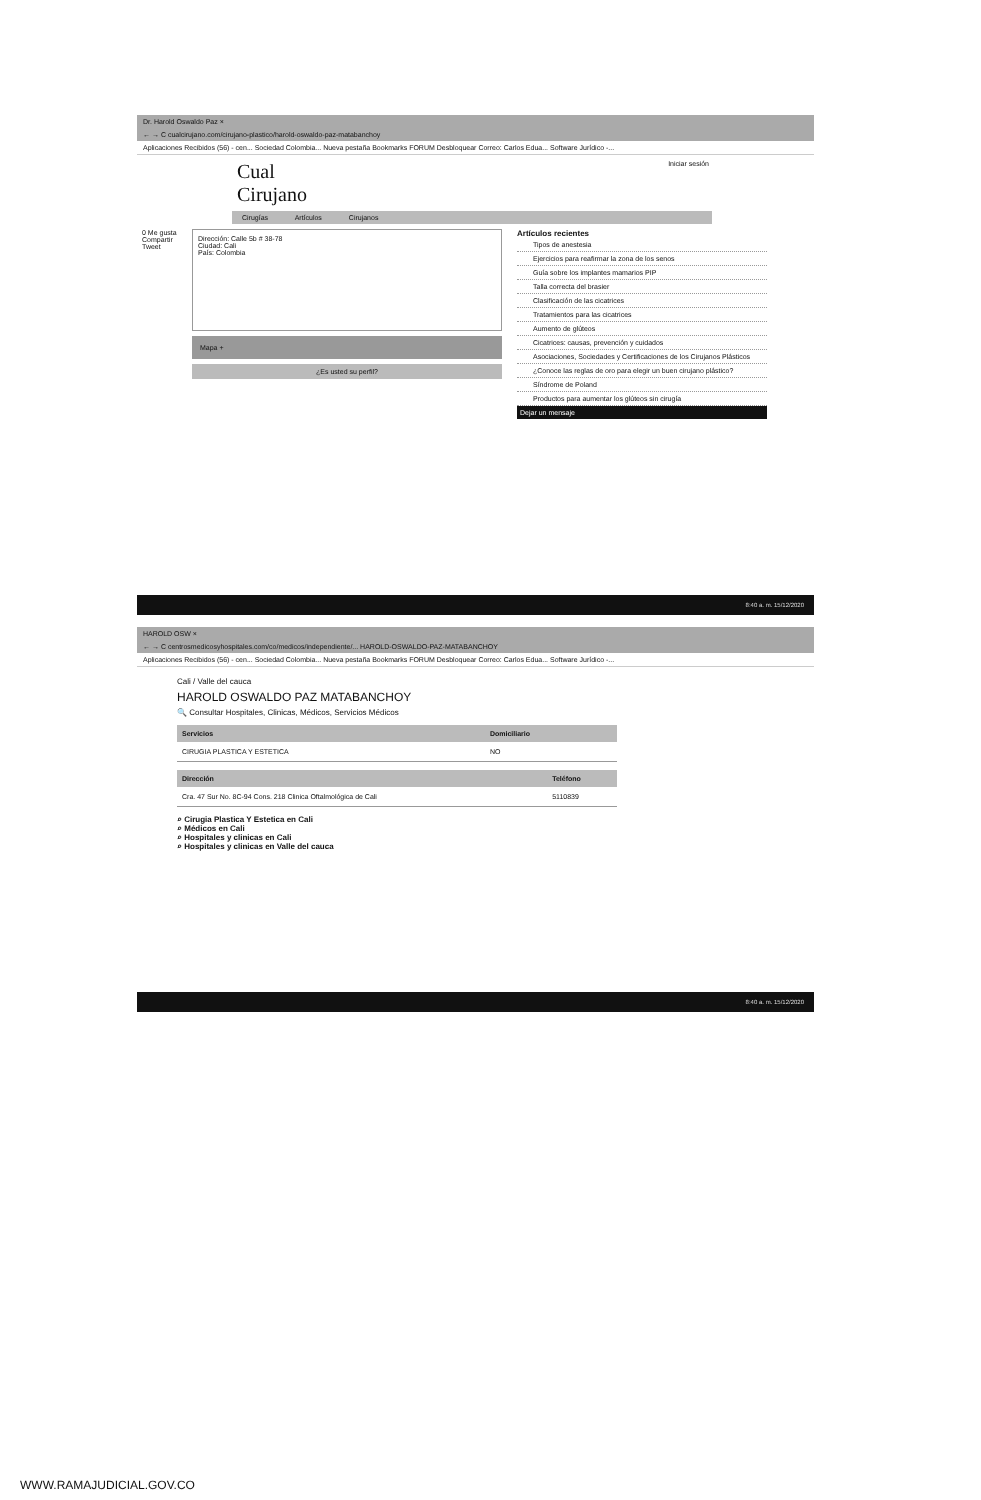Dr. Harold Oswaldo Paz ×
← → C cualcirujano.com/cirujano-plastico/harold-oswaldo-paz-matabanchoy
Aplicaciones Recibidos (56) - cen... Sociedad Colombia... Nueva pestaña Bookmarks FORUM Desbloquear Correo: Carlos Edua... Software Jurídico -...
Cual
Cirujano
Iniciar sesión
Cirugías Artículos Cirujanos
0 Me gusta Compartir Tweet
Dirección: Calle 5b # 38-78
Ciudad: Cali
País: Colombia
Mapa +
¿Es usted su perfil?
Artículos recientes
Tipos de anestesia
Ejercicios para reafirmar la zona de los senos
Guía sobre los implantes mamarios PIP
Talla correcta del brasier
Clasificación de las cicatrices
Tratamientos para las cicatrices
Aumento de glúteos
Cicatrices: causas, prevención y cuidados
Asociaciones, Sociedades y Certificaciones de los Cirujanos Plásticos
¿Conoce las reglas de oro para elegir un buen cirujano plástico?
Síndrome de Poland
Productos para aumentar los glúteos sin cirugía
Dejar un mensaje
8:40 a. m. 15/12/2020
HAROLD OSW ×
← → C centrosmedicosyhospitales.com/co/medicos/independiente/... HAROLD-OSWALDO-PAZ-MATABANCHOY
Aplicaciones Recibidos (56) - cen... Sociedad Colombia... Nueva pestaña Bookmarks FORUM Desbloquear Correo: Carlos Edua... Software Jurídico -...
Cali / Valle del cauca
HAROLD OSWALDO PAZ MATABANCHOY
🔍 Consultar Hospitales, Clinicas, Médicos, Servicios Médicos
| Servicios | Domiciliario |
| --- | --- |
| CIRUGIA PLASTICA Y ESTETICA | NO |
| Dirección | Teléfono |
| --- | --- |
| Cra. 47 Sur No. 8C-94 Cons. 218 Clinica Oftalmológica de Cali | 5110839 |
⌕ Cirugia Plastica Y Estetica en Cali
⌕ Médicos en Cali
⌕ Hospitales y clinicas en Cali
⌕ Hospitales y clinicas en Valle del cauca
8:40 a. m. 15/12/2020
WWW.RAMAJUDICIAL.GOV.CO